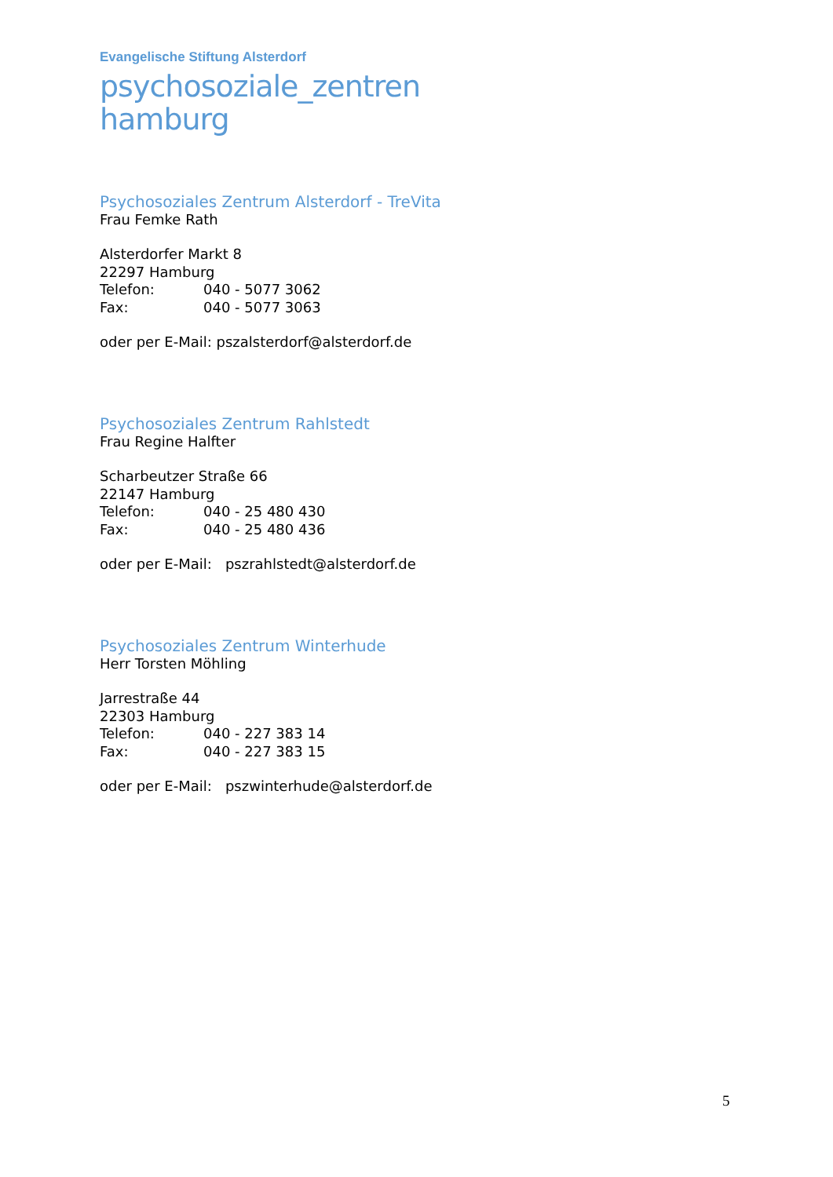Evangelische Stiftung Alsterdorf
psychosoziale_zentren
hamburg
Psychosoziales Zentrum Alsterdorf - TreVita
Frau Femke Rath
Alsterdorfer Markt 8
22297 Hamburg
Telefon: 040 - 5077 3062
Fax: 040 - 5077 3063
oder per E-Mail: pszalsterdorf@alsterdorf.de
Psychosoziales Zentrum Rahlstedt
Frau Regine Halfter
Scharbeutzer Straße 66
22147 Hamburg
Telefon: 040 - 25 480 430
Fax: 040 - 25 480 436
oder per E-Mail: pszrahlstedt@alsterdorf.de
Psychosoziales Zentrum Winterhude
Herr Torsten Möhling
Jarrestraße 44
22303 Hamburg
Telefon: 040 - 227 383 14
Fax: 040 - 227 383 15
oder per E-Mail: pszwinterhude@alsterdorf.de
5